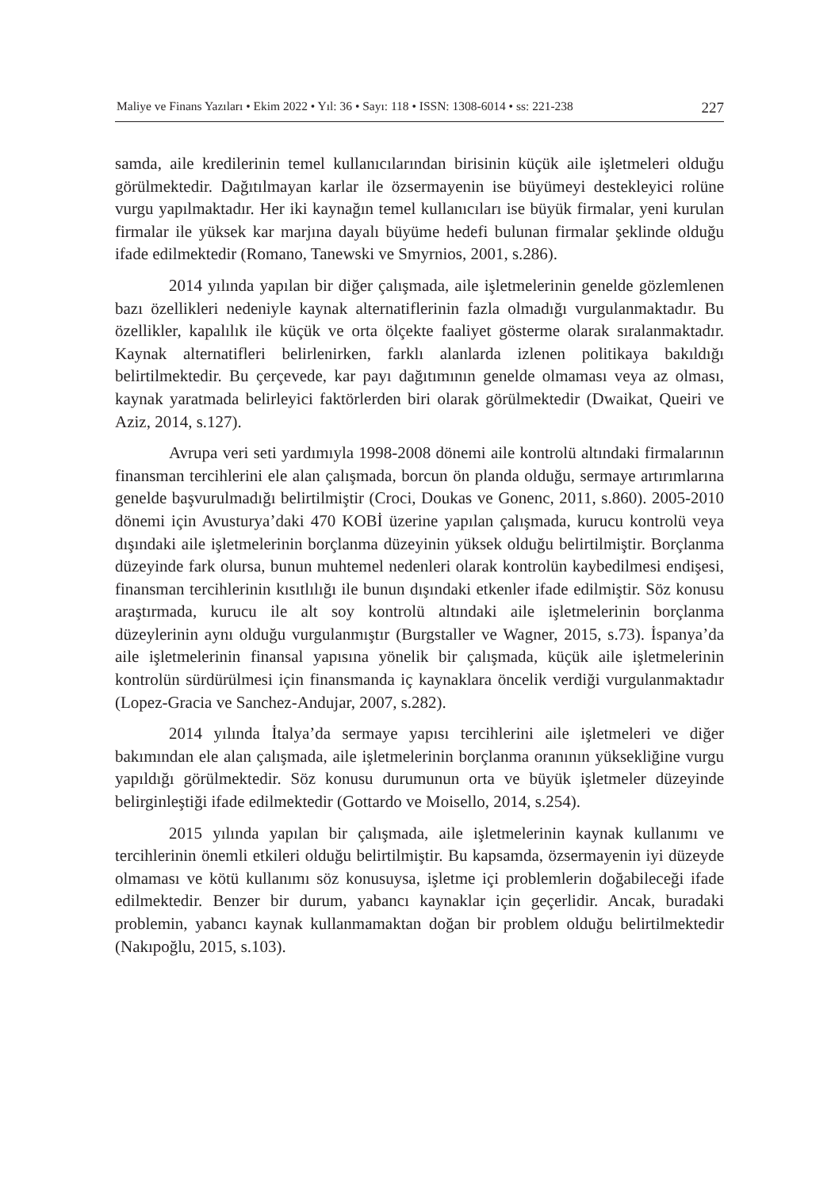Maliye ve Finans Yazıları • Ekim 2022 • Yıl: 36 • Sayı: 118 • ISSN: 1308-6014 • ss: 221-238 227
samda, aile kredilerinin temel kullanıcılarından birisinin küçük aile işletmeleri olduğu görülmektedir. Dağıtılmayan karlar ile özsermayenin ise büyümeyi destekleyici rolüne vurgu yapılmaktadır. Her iki kaynağın temel kullanıcıları ise büyük firmalar, yeni kurulan firmalar ile yüksek kar marjına dayalı büyüme hedefi bulunan firmalar şeklinde olduğu ifade edilmektedir (Romano, Tanewski ve Smyrnios, 2001, s.286).
2014 yılında yapılan bir diğer çalışmada, aile işletmelerinin genelde gözlemlenen bazı özellikleri nedeniyle kaynak alternatiflerinin fazla olmadığı vurgulanmaktadır. Bu özellikler, kapalılık ile küçük ve orta ölçekte faaliyet gösterme olarak sıralanmaktadır. Kaynak alternatifleri belirlenirken, farklı alanlarda izlenen politikaya bakıldığı belirtilmektedir. Bu çerçevede, kar payı dağıtımının genelde olmaması veya az olması, kaynak yaratmada belirleyici faktörlerden biri olarak görülmektedir (Dwaikat, Queiri ve Aziz, 2014, s.127).
Avrupa veri seti yardımıyla 1998-2008 dönemi aile kontrolü altındaki firmalarının finansman tercihlerini ele alan çalışmada, borcun ön planda olduğu, sermaye artırımlarına genelde başvurulmadığı belirtilmiştir (Croci, Doukas ve Gonenc, 2011, s.860). 2005-2010 dönemi için Avusturya’daki 470 KOBİ üzerine yapılan çalışmada, kurucu kontrolü veya dışındaki aile işletmelerinin borçlanma düzeyinin yüksek olduğu belirtilmiştir. Borçlanma düzeyinde fark olursa, bunun muhtemel nedenleri olarak kontrolün kaybedilmesi endişesi, finansman tercihlerinin kısıtlılığı ile bunun dışındaki etkenler ifade edilmiştir. Söz konusu araştırmada, kurucu ile alt soy kontrolü altındaki aile işletmelerinin borçlanma düzeylerinin aynı olduğu vurgulanmıştır (Burgstaller ve Wagner, 2015, s.73). İspanya’da aile işletmelerinin finansal yapısına yönelik bir çalışmada, küçük aile işletmelerinin kontrolün sürdürülmesi için finansmanda iç kaynaklara öncelik verdiği vurgulanmaktadır (Lopez-Gracia ve Sanchez-Andujar, 2007, s.282).
2014 yılında İtalya’da sermaye yapısı tercihlerini aile işletmeleri ve diğer bakımından ele alan çalışmada, aile işletmelerinin borçlanma oranının yüksekliğine vurgu yapıldığı görülmektedir. Söz konusu durumunun orta ve büyük işletmeler düzeyinde belirginleştiği ifade edilmektedir (Gottardo ve Moisello, 2014, s.254).
2015 yılında yapılan bir çalışmada, aile işletmelerinin kaynak kullanımı ve tercihlerinin önemli etkileri olduğu belirtilmiştir. Bu kapsamda, özsermayenin iyi düzeyde olmaması ve kötü kullanımı söz konusuysa, işletme içi problemlerin doğabileceği ifade edilmektedir. Benzer bir durum, yabancı kaynaklar için geçerlidir. Ancak, buradaki problemin, yabancı kaynak kullanmamaktan doğan bir problem olduğu belirtilmektedir (Nakıpoğlu, 2015, s.103).